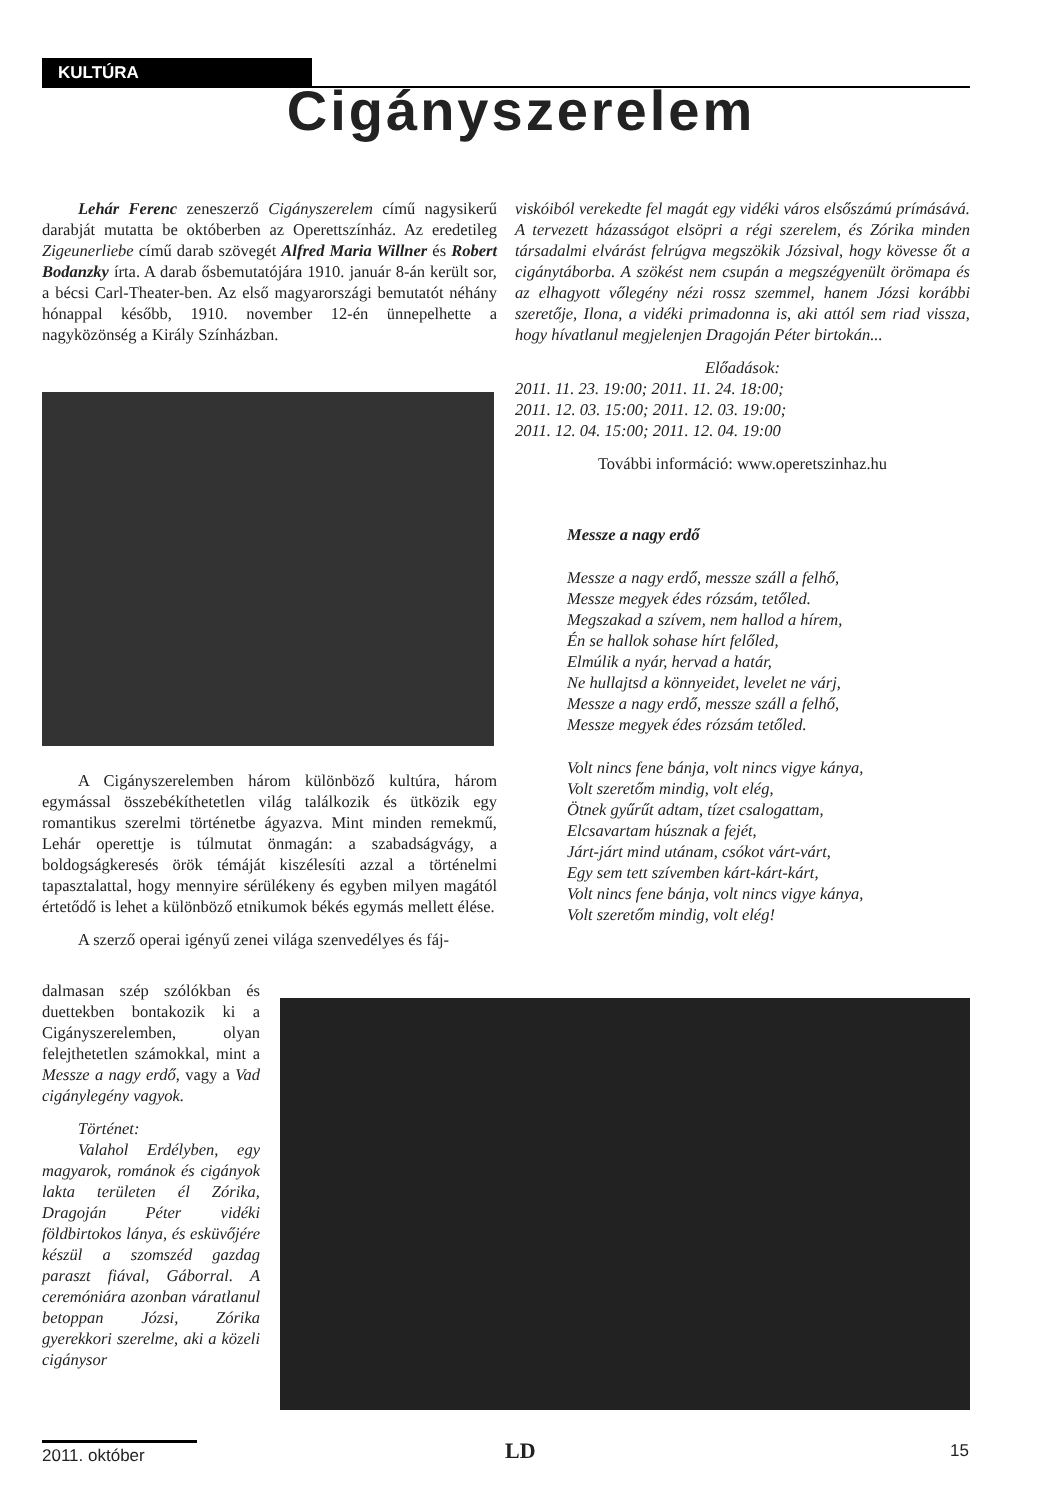KULTÚRA
Cigányszerelem
Lehár Ferenc zeneszerző Cigányszerelem című nagysikerű darabját mutatta be októberben az Operettszínház. Az eredetileg Zigeunerliebe című darab szövegét Alfred Maria Willner és Robert Bodanzky írta. A darab ősbemutatójára 1910. január 8-án került sor, a bécsi Carl-Theater-ben. Az első magyarországi bemutatót néhány hónappal később, 1910. november 12-én ünnepelhette a nagyközönség a Király Színházban.
A Cigányszerelemben három különböző kultúra, három egymással összebékíthetetlen világ találkozik és ütközik egy romantikus szerelmi történetbe ágyazva. Mint minden remekmű, Lehár operettje is túlmutat önmagán: a szabadságvágy, a boldogságkeresés örök témáját kiszélesíti azzal a történelmi tapasztalattal, hogy mennyire sérülékeny és egyben milyen magától értetődő is lehet a különböző etnikumok békés egymás mellett élése.
A szerző operai igényű zenei világa szenvedélyes és fáj-
dalmasan szép szólókban és duettekben bontakozik ki a Cigányszerelemben, olyan felejthetetlen számokkal, mint a Messze a nagy erdő, vagy a Vad cigánylegény vagyok.
Történet:
Valahol Erdélyben, egy magyarok, románok és cigányok lakta területen él Zórika, Dragoján Péter vidéki földbirtokos lánya, és esküvőjére készül a szomszéd gazdag paraszt fiával, Gáborral. A ceremóniára azonban váratlanul betoppan Józsi, Zórika gyerekkori szerelme, aki a közeli cigánysor
viskóiból verekedte fel magát egy vidéki város elsőszámú prímásává. A tervezett házasságot elsöpri a régi szerelem, és Zórika minden társadalmi elvárást felrúgva megszökik Józsival, hogy kövesse őt a cigánytáborba. A szökést nem csupán a megszégyenült örömapa és az elhagyott vőlegény nézi rossz szemmel, hanem Józsi korábbi szeretője, Ilona, a vidéki primadonna is, aki attól sem riad vissza, hogy hívatlanul megjelenjen Dragoján Péter birtokán...
Előadások:
2011. 11. 23. 19:00; 2011. 11. 24. 18:00;
2011. 12. 03. 15:00; 2011. 12. 03. 19:00;
2011. 12. 04. 15:00; 2011. 12. 04. 19:00
További információ: www.operetszinhaz.hu
Messze a nagy erdő
Messze a nagy erdő, messze száll a felhő,
Messze megyek édes rózsám, tetőled.
Megszakad a szívem, nem hallod a hírem,
Én se hallok sohase hírt felőled,
Elmúlik a nyár, hervad a határ,
Ne hullajtsd a könnyeidet, levelet ne várj,
Messze a nagy erdő, messze száll a felhő,
Messze megyek édes rózsám tetőled.
Volt nincs fene bánja, volt nincs vigye kánya,
Volt szeretőm mindig, volt elég,
Ötnek gyűrűt adtam, tízet csalogattam,
Elcsavartam húsznak a fejét,
Járt-járt mind utánam, csókot várt-várt,
Egy sem tett szívemben kárt-kárt-kárt,
Volt nincs fene bánja, volt nincs vigye kánya,
Volt szeretőm mindig, volt elég!
2011. október LD 15